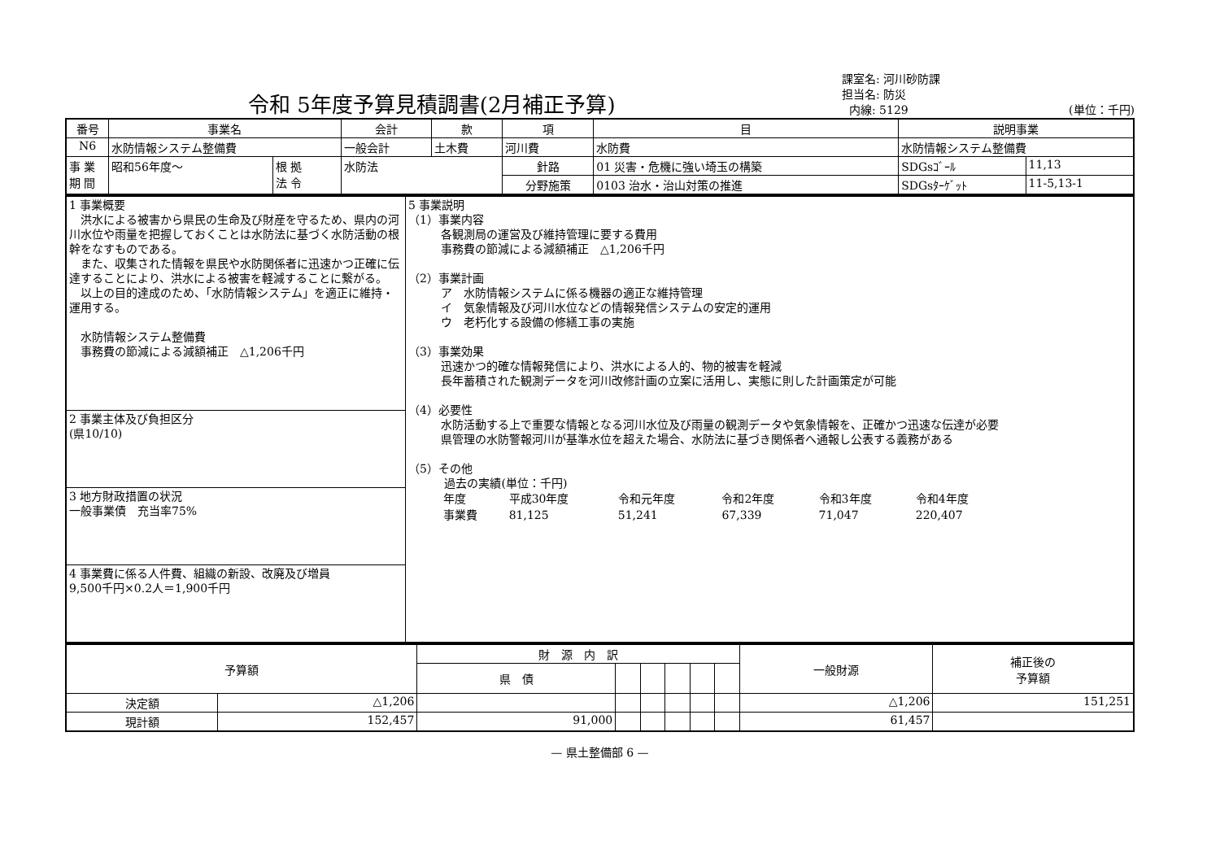令和 5年度予算見積調書(2月補正予算)
課室名: 河川砂防課
担当名: 防災
内線: 5129 (単位：千円)
| 番号 | 事業名 | | | 会計 | 款 | 項 | 目 | 説明事業 | |
| --- | --- | --- | --- | --- | --- | --- | --- | --- | --- |
| N6 | 水防情報システム整備費 | | | 一般会計 | 土木費 | 河川費 | 水防費 | 水防情報システム整備費 | |
| 事 業 期 間 | 昭和56年度～ | 根 拠 法 令 | 水防法 | | | 針路 | 01 災害・危機に強い埼玉の構築 | SDGsｺﾞｰﾙ | 11,13 |
| | | | | | | 分野施策 | 0103 治水・治山対策の推進 | SDGsﾀｰｹﾞｯﾄ | 11-5,13-1 |
| 1 事業概要 洪水による被害から県民の生命及び財産を守るため、県内の河川水位や雨量を把握しておくことは水防法に基づく水防活動の根幹をなすものである。 また、収集された情報を県民や水防関係者に迅速かつ正確に伝達することにより、洪水による被害を軽減することに繋がる。 以上の目的達成のため、「水防情報システム」を適正に維持・運用する。 水防情報システム整備費 事務費の節減による減額補正 △1,206千円 | 5 事業説明 （1）事業内容 各観測局の運営及び維持管理に要する費用 事務費の節減による減額補正 △1,206千円 （2）事業計画 ア 水防情報システムに係る機器の適正な維持管理 イ 気象情報及び河川水位などの情報発信システムの安定的運用 ウ 老朽化する設備の修繕工事の実施 （3）事業効果 迅速かつ的確な情報発信により、洪水による人的、物的被害を軽減 長年蓄積された観測データを河川改修計画の立案に活用し、実態に則した計画策定が可能 （4）必要性 水防活動する上で重要な情報となる河川水位及び雨量の観測データや気象情報を、正確かつ迅速な伝達が必要 県管理の水防警報河川が基準水位を超えた場合、水防法に基づき関係者へ通報し公表する義務がある （5）その他 過去の実績(単位：千円) / 年度 / 平成30年度 / 令和元年度 / 令和2年度 / 令和3年度 / 令和4年度 / / 事業費 / 81,125 / 51,241 / 67,339 / 71,047 / 220,407 / |
| 2 事業主体及び負担区分 (県10/10) | |
| 3 地方財政措置の状況 一般事業債 充当率75% | |
| 4 事業費に係る人件費、組織の新設、改廃及び増員 9,500千円×0.2人＝1,900千円 | |
| 予算額 | | 財 源 内 訳 | | | | | | 一般財源 | 補正後の 予算額 |
| --- | --- | --- | --- | --- | --- | --- | --- | --- | --- |
| | | 県 債 | | | | | | | |
| 決定額 | △1,206 | | | | | | | △1,206 | 151,251 |
| 現計額 | 152,457 | 91,000 | | | | | | 61,457 | |
— 県土整備部 6 —